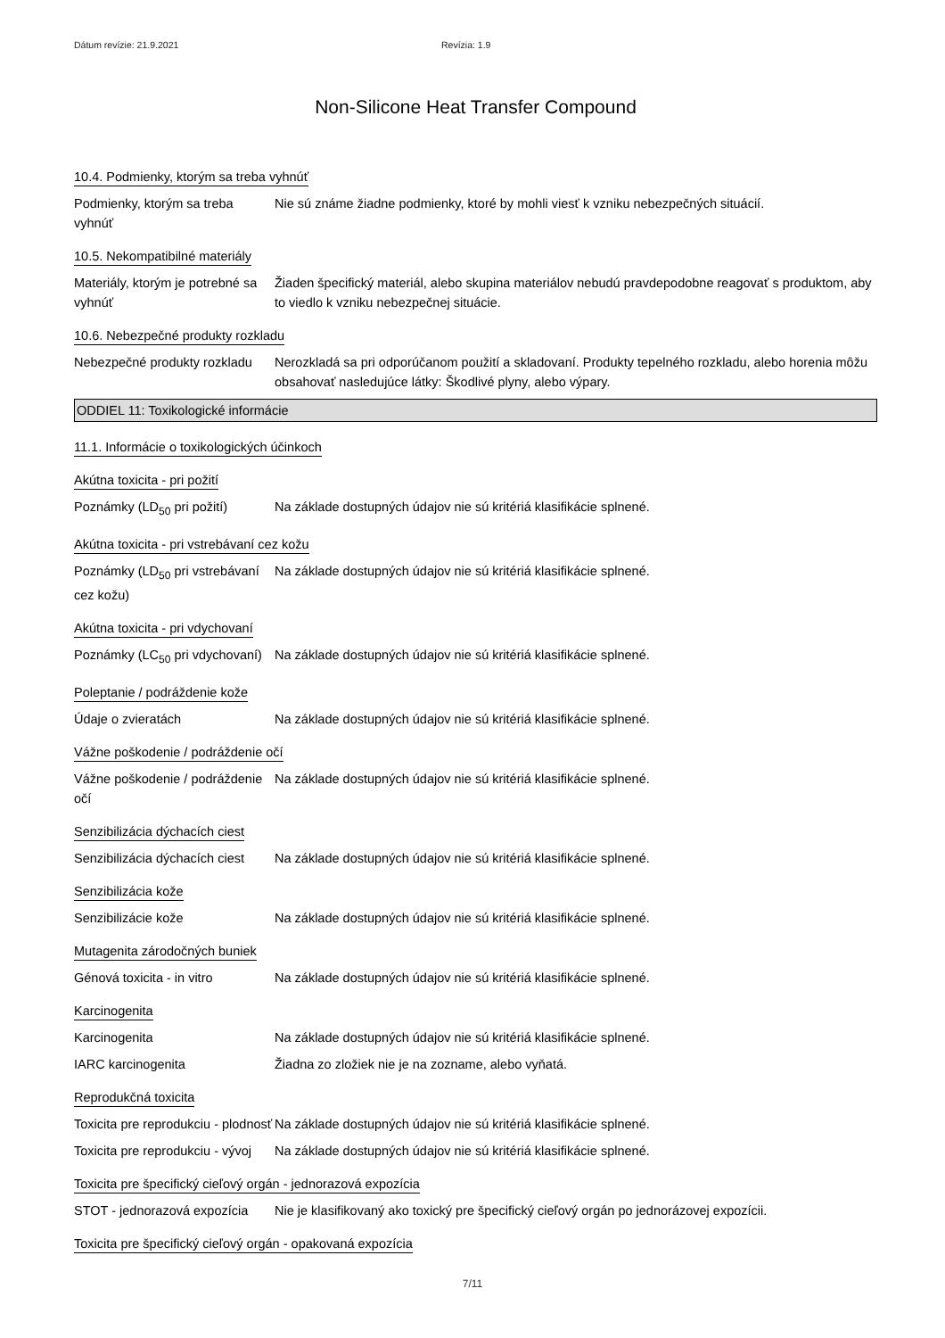Dátum revízie: 21.9.2021 Revízia: 1.9
Non-Silicone Heat Transfer Compound
10.4. Podmienky, ktorým sa treba vyhnúť
Podmienky, ktorým sa treba vyhnúť
Nie sú známe žiadne podmienky, ktoré by mohli viesť k vzniku nebezpečných situácií.
10.5. Nekompatibilné materiály
Materiály, ktorým je potrebné sa vyhnúť
Žiaden špecifický materiál, alebo skupina materiálov nebudú pravdepodobne reagovať s produktom, aby to viedlo k vzniku nebezpečnej situácie.
10.6. Nebezpečné produkty rozkladu
Nebezpečné produkty rozkladu
Nerozkladá sa pri odporúčanom použití a skladovaní. Produkty tepelného rozkladu, alebo horenia môžu obsahovať nasledujúce látky: Škodlivé plyny, alebo výpary.
ODDIEL 11: Toxikologické informácie
11.1. Informácie o toxikologických účinkoch
Akútna toxicita - pri požití
Poznámky (LD<sub>50</sub> pri požití)
Na základe dostupných údajov nie sú kritériá klasifikácie splnené.
Akútna toxicita - pri vstrebávaní cez kožu
Poznámky (LD<sub>50</sub> pri vstrebávaní cez kožu)
Na základe dostupných údajov nie sú kritériá klasifikácie splnené.
Akútna toxicita - pri vdychovaní
Poznámky (LC<sub>50</sub> pri vdychovaní)
Na základe dostupných údajov nie sú kritériá klasifikácie splnené.
Poleptanie / podráždenie kože
Údaje o zvieratách Na základe dostupných údajov nie sú kritériá klasifikácie splnené.
Vážne poškodenie / podráždenie očí
Vážne poškodenie / podráždenie očí
Na základe dostupných údajov nie sú kritériá klasifikácie splnené.
Senzibilizácia dýchacích ciest
Senzibilizácia dýchacích ciest
Na základe dostupných údajov nie sú kritériá klasifikácie splnené.
Senzibilizácia kože
Senzibilizácie kože Na základe dostupných údajov nie sú kritériá klasifikácie splnené.
Mutagenita zárodočných buniek
Génová toxicita - in vitro
Na základe dostupných údajov nie sú kritériá klasifikácie splnené.
Karcinogenita
Karcinogenita Na základe dostupných údajov nie sú kritériá klasifikácie splnené.
IARC karcinogenita Žiadna zo zložiek nie je na zozname, alebo vyňatá.
Reprodukčná toxicita
Toxicita pre reprodukciu - plodnosť
Na základe dostupných údajov nie sú kritériá klasifikácie splnené.
Toxicita pre reprodukciu - vývoj
Na základe dostupných údajov nie sú kritériá klasifikácie splnené.
Toxicita pre špecifický cieľový orgán - jednorazová expozícia
STOT - jednorazová expozícia
Nie je klasifikovaný ako toxický pre špecifický cieľový orgán po jednorázovej expozícii.
Toxicita pre špecifický cieľový orgán - opakovaná expozícia
7/11